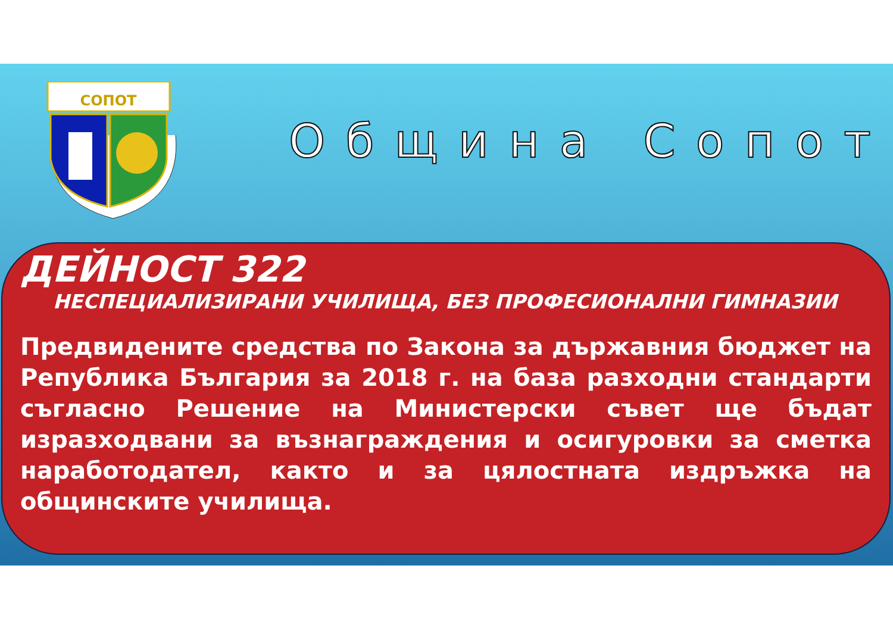СОПОТ
Община Сопот
ДЕЙНОСТ 322
НЕСПЕЦИАЛИЗИРАНИ УЧИЛИЩА, БЕЗ ПРОФЕСИОНАЛНИ ГИМНАЗИИ
Предвидените средства по Закона за държавния бюджет на Република България за 2018 г. на база разходни стандарти съгласно Решение на Министерски съвет ще бъдат изразходвани за възнаграждения и осигуровки за сметка наработодател, както и за цялостната издръжка на общинските училища.